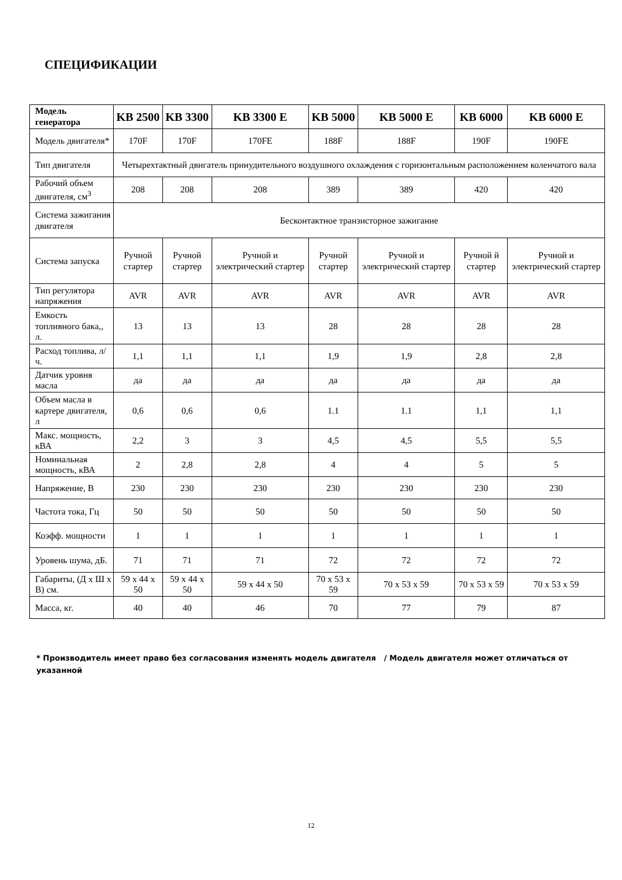СПЕЦИФИКАЦИИ
| Модель генератора | KB 2500 | KB 3300 | KB 3300 E | KB 5000 | KB 5000 E | KB 6000 | KB 6000 E |
| --- | --- | --- | --- | --- | --- | --- | --- |
| Модель двигателя* | 170F | 170F | 170FE | 188F | 188F | 190F | 190FE |
| Тип двигателя | Четырехтактный двигатель принудительного воздушного охлаждения с горизонтальным расположением коленчатого вала | | | | | | |
| Рабочий объем двигателя, см<sup>3</sup> | 208 | 208 | 208 | 389 | 389 | 420 | 420 |
| Система зажигания двигателя | Бесконтактное транзисторное зажигание | | | | | | |
| Система запуска | Ручной стартер | Ручной стартер | Ручной и электрический стартер | Ручной стартер | Ручной и электрический стартер | Ручной й стартер | Ручной и электрический стартер |
| Тип регулятора напряжения | AVR | AVR | AVR | AVR | AVR | AVR | AVR |
| Емкость топливного бака,, л. | 13 | 13 | 13 | 28 | 28 | 28 | 28 |
| Расход топлива, л/ч. | 1,1 | 1,1 | 1,1 | 1,9 | 1,9 | 2,8 | 2,8 |
| Датчик уровня масла | да | да | да | да | да | да | да |
| Объем масла в картере двигателя, л | 0,6 | 0,6 | 0,6 | 1.1 | 1.1 | 1,1 | 1,1 |
| Макс. мощность, кВА | 2,2 | 3 | 3 | 4,5 | 4,5 | 5,5 | 5,5 |
| Номинальная мощность, кВА | 2 | 2,8 | 2,8 | 4 | 4 | 5 | 5 |
| Напряжение, В | 230 | 230 | 230 | 230 | 230 | 230 | 230 |
| Частота тока, Гц | 50 | 50 | 50 | 50 | 50 | 50 | 50 |
| Коэфф. мощности | 1 | 1 | 1 | 1 | 1 | 1 | 1 |
| Уровень шума, дБ. | 71 | 71 | 71 | 72 | 72 | 72 | 72 |
| Габариты, (Д х Ш х В) см. | 59 x 44 x 50 | 59 x 44 x 50 | 59 x 44 x 50 | 70 x 53 x 59 | 70 x 53 x 59 | 70 x 53 x 59 | 70 x 53 x 59 |
| Масса, кг. | 40 | 40 | 46 | 70 | 77 | 79 | 87 |
* Производитель имеет право без согласования изменять модель двигателя / Модель двигателя может отличаться от указанной
12